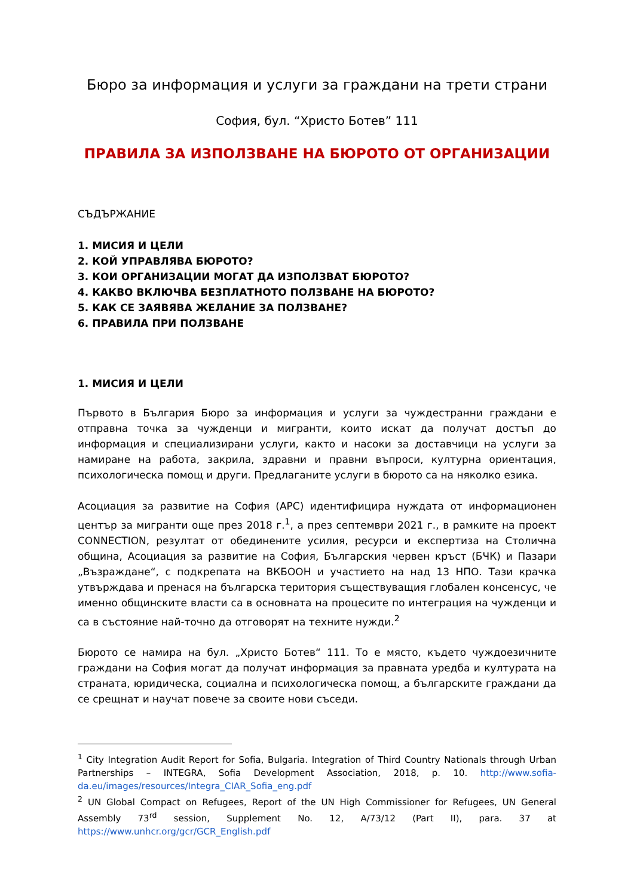Бюро за информация и услуги за граждани на трети страни
София, бул. “Христо Ботев” 111
ПРАВИЛА ЗА ИЗПОЛЗВАНЕ НА БЮРОТО ОТ ОРГАНИЗАЦИИ
СЪДЪРЖАНИЕ
1. МИСИЯ И ЦЕЛИ
2. КОЙ УПРАВЛЯВА БЮРОТО?
3. КОИ ОРГАНИЗАЦИИ МОГАТ ДА ИЗПОЛЗВАТ БЮРОТО?
4. КАКВО ВКЛЮЧВА БЕЗПЛАТНОТО ПОЛЗВАНЕ НА БЮРОТО?
5. КАК СЕ ЗАЯВЯВА ЖЕЛАНИЕ ЗА ПОЛЗВАНЕ?
6. ПРАВИЛА ПРИ ПОЛЗВАНЕ
1. МИСИЯ И ЦЕЛИ
Първото в България Бюро за информация и услуги за чуждестранни граждани е отправна точка за чужденци и мигранти, които искат да получат достъп до информация и специализирани услуги, както и насоки за доставчици на услуги за намиране на работа, закрила, здравни и правни въпроси, културна ориентация, психологическа помощ и други. Предлаганите услуги в бюрото са на няколко езика.
Асоциация за развитие на София (АРС) идентифицира нуждата от информационен център за мигранти още през 2018 г.<sup>1</sup>, а през септември 2021 г., в рамките на проект CONNECTION, резултат от обединените усилия, ресурси и експертиза на Столична община, Асоциация за развитие на София, Българския червен кръст (БЧК) и Пазари „Възраждане“, с подкрепата на ВКБООН и участието на над 13 НПО. Тази крачка утвърждава и пренася на българска територия съществуващия глобален консенсус, че именно общинските власти са в основната на процесите по интеграция на чужденци и са в състояние най-точно да отговорят на техните нужди.<sup>2</sup>
Бюрото се намира на бул. „Христо Ботев“ 111. То е място, където чуждоезичните граждани на София могат да получат информация за правната уредба и културата на страната, юридическа, социална и психологическа помощ, а българските граждани да се срещнат и научат повече за своите нови съседи.
<sup>1</sup> City Integration Audit Report for Sofia, Bulgaria. Integration of Third Country Nationals through Urban Partnerships – INTEGRA, Sofia Development Association, 2018, p. 10. http://www.sofia-da.eu/images/resources/Integra_CIAR_Sofia_eng.pdf
<sup>2</sup> UN Global Compact on Refugees, Report of the UN High Commissioner for Refugees, UN General Assembly 73<sup>rd</sup> session, Supplement No. 12, A/73/12 (Part II), para. 37 at https://www.unhcr.org/gcr/GCR_English.pdf